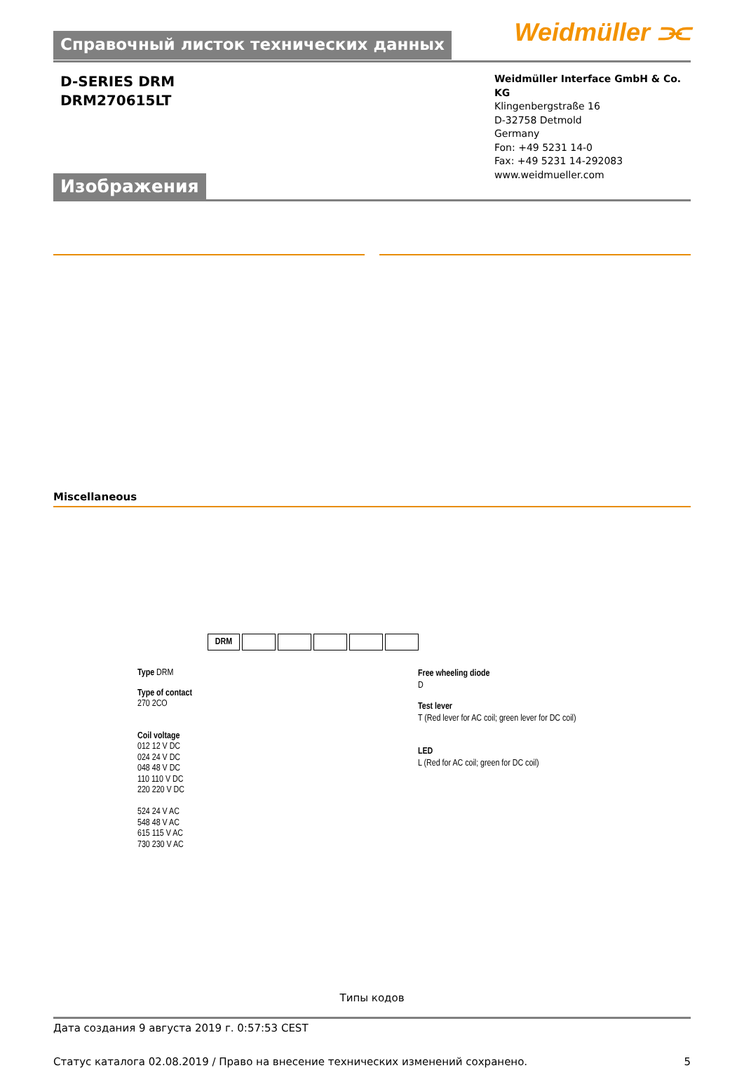Справочный листок технических данных
Weidmüller ⫘
D-SERIES DRM
DRM270615LT
Weidmüller Interface GmbH & Co. KG
Klingenbergstraße 16
D-32758 Detmold
Germany
Fon: +49 5231 14-0
Fax: +49 5231 14-292083
www.weidmueller.com
Изображения
Miscellaneous
DRM
Type DRM
Type of contact
270 2CO
Coil voltage
012 12 V DC
024 24 V DC
048 48 V DC
110 110 V DC
220 220 V DC
524 24 V AC
548 48 V AC
615 115 V AC
730 230 V AC
Free wheeling diode
D
Test lever
T (Red lever for AC coil; green lever for DC coil)
LED
L (Red for AC coil; green for DC coil)
Типы кодов
Дата создания 9 августа 2019 г. 0:57:53 CEST
Статус каталога 02.08.2019 / Право на внесение технических изменений сохранено. 5